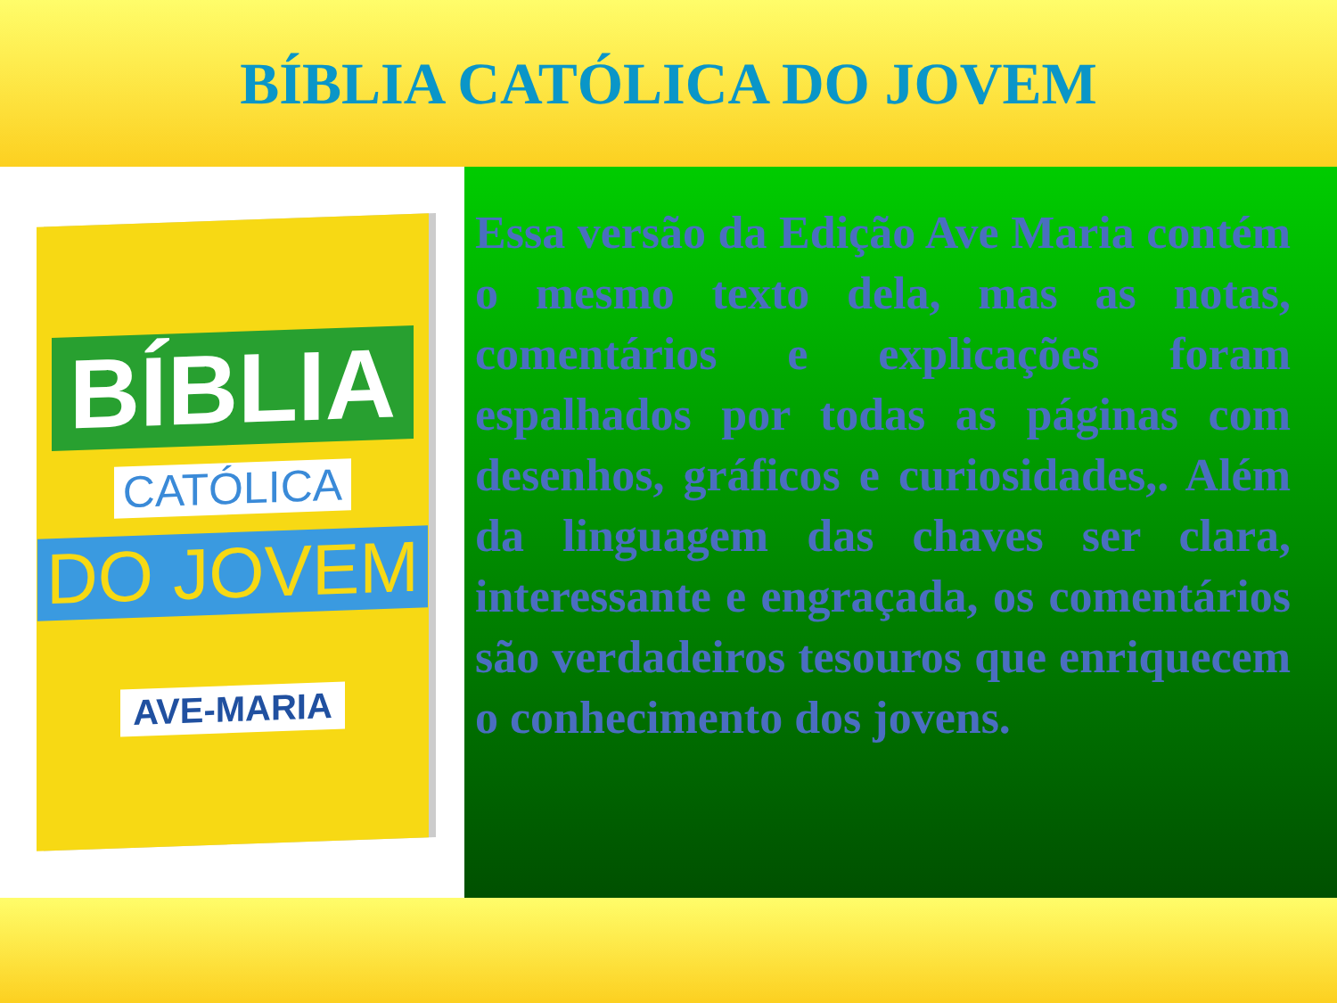BÍBLIA CATÓLICA DO JOVEM
BÍBLIA
CATÓLICA
DO JOVEM
AVE-MARIA
Essa versão da Edição Ave Maria contém o mesmo texto dela, mas as notas, comentários e explicações foram espalhados por todas as páginas com desenhos, gráficos e curiosidades,. Além da linguagem das chaves ser clara, interessante e engraçada, os comentários são verdadeiros tesouros que enriquecem o conhecimento dos jovens.